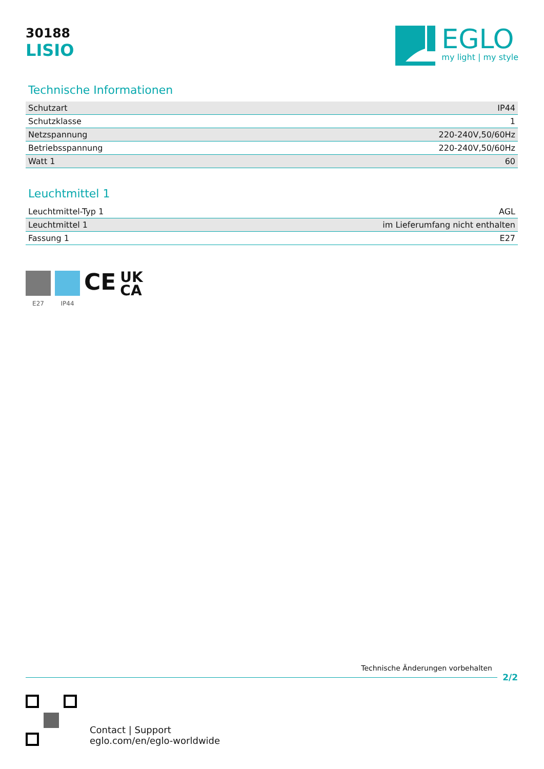30188
LISIO
EGLO
my light | my style
Technische Informationen
| Schutzart | IP44 |
| Schutzklasse | 1 |
| Netzspannung | 220-240V,50/60Hz |
| Betriebsspannung | 220-240V,50/60Hz |
| Watt 1 | 60 |
Leuchtmittel 1
| Leuchtmittel-Typ 1 | AGL |
| Leuchtmittel 1 | im Lieferumfang nicht enthalten |
| Fassung 1 | E27 |
E27 IP44
CE
UK
CA
Technische Änderungen vorbehalten
2/2
Contact | Support
eglo.com/en/eglo-worldwide